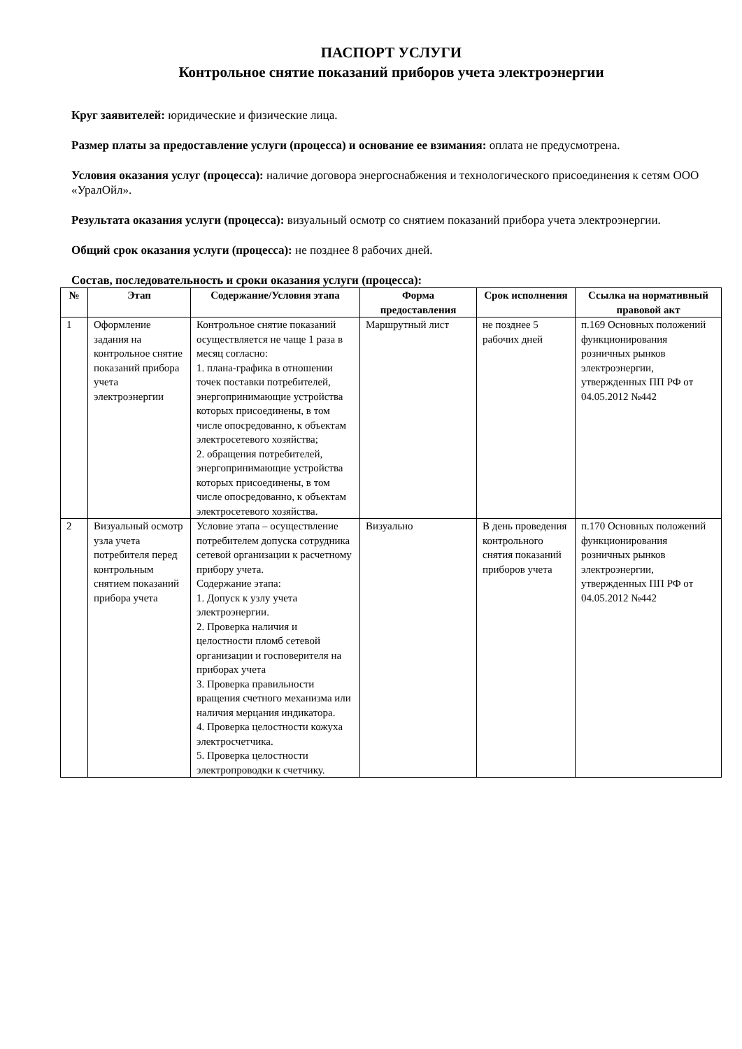ПАСПОРТ УСЛУГИ
Контрольное снятие показаний приборов учета электроэнергии
Круг заявителей: юридические и физические лица.
Размер платы за предоставление услуги (процесса) и основание ее взимания: оплата не предусмотрена.
Условия оказания услуг (процесса): наличие договора энергоснабжения и технологического присоединения к сетям ООО «УралОйл».
Результата оказания услуги (процесса): визуальный осмотр со снятием показаний прибора учета электроэнергии.
Общий срок оказания услуги (процесса): не позднее 8 рабочих дней.
Состав, последовательность и сроки оказания услуги (процесса):
| № | Этап | Содержание/Условия этапа | Форма предоставления | Срок исполнения | Ссылка на нормативный правовой акт |
| --- | --- | --- | --- | --- | --- |
| 1 | Оформление задания на контрольное снятие показаний прибора учета электроэнергии | Контрольное снятие показаний осуществляется не чаще 1 раза в месяц согласно: 1. плана-графика в отношении точек поставки потребителей, энергопринимающие устройства которых присоединены, в том числе опосредованно, к объектам электросетевого хозяйства; 2. обращения потребителей, энергопринимающие устройства которых присоединены, в том числе опосредованно, к объектам электросетевого хозяйства. | Маршрутный лист | не позднее 5 рабочих дней | п.169 Основных положений функционирования розничных рынков электроэнергии, утвержденных ПП РФ от 04.05.2012 №442 |
| 2 | Визуальный осмотр узла учета потребителя перед контрольным снятием показаний прибора учета | Условие этапа – осуществление потребителем допуска сотрудника сетевой организации к расчетному прибору учета. Содержание этапа: 1. Допуск к узлу учета электроэнергии. 2. Проверка наличия и целостности пломб сетевой организации и госповерителя на приборах учета 3. Проверка правильности вращения счетного механизма или наличия мерцания индикатора. 4. Проверка целостности кожуха электросчетчика. 5. Проверка целостности электропроводки к счетчику. | Визуально | В день проведения контрольного снятия показаний приборов учета | п.170 Основных положений функционирования розничных рынков электроэнергии, утвержденных ПП РФ от 04.05.2012 №442 |